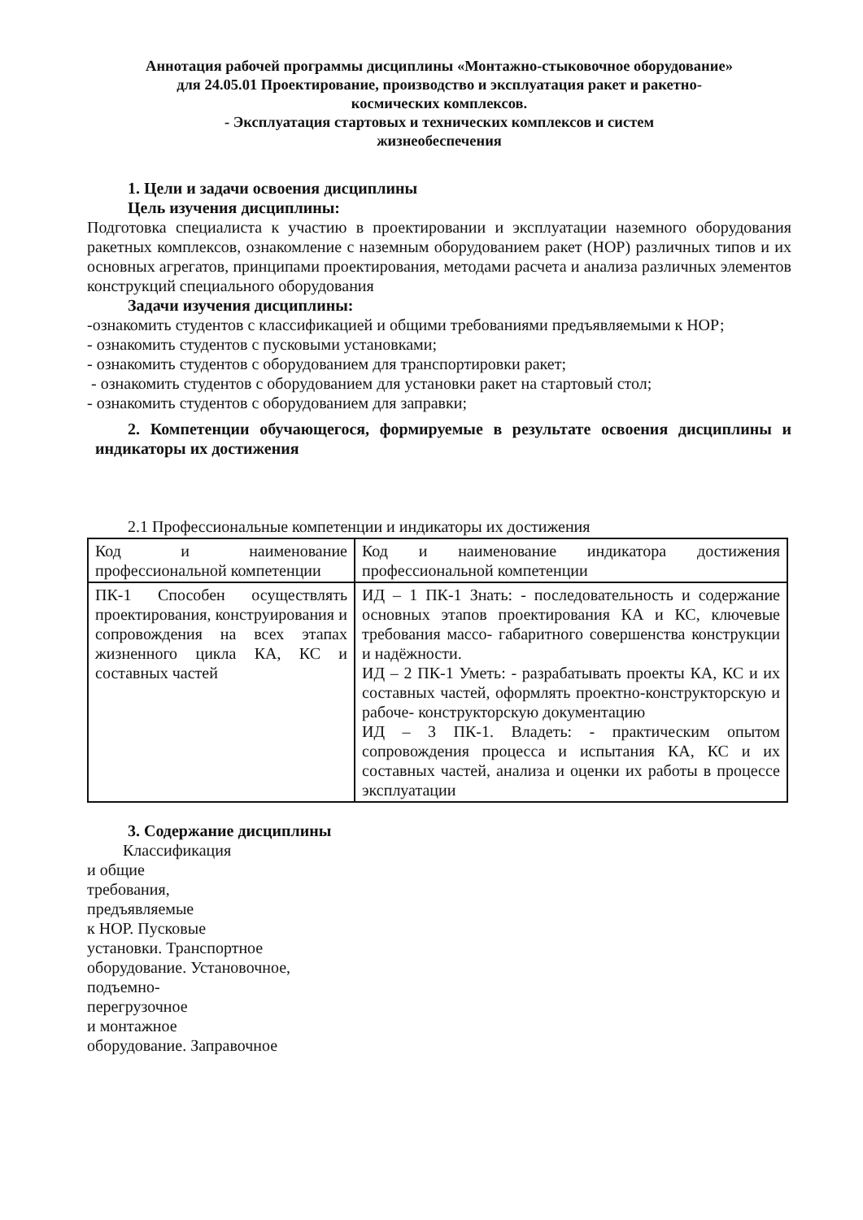Аннотация рабочей программы дисциплины «Монтажно-стыковочное оборудование»
для 24.05.01 Проектирование, производство и эксплуатация ракет и ракетно-
космических комплексов.
- Эксплуатация стартовых и технических комплексов и систем
жизнеобеспечения
1. Цели и задачи освоения дисциплины
Цель изучения дисциплины:
Подготовка специалиста к участию в проектировании и эксплуатации наземного оборудования ракетных комплексов, ознакомление с наземным оборудованием ракет (НОР) различных типов и их основных агрегатов, принципами проектирования, методами расчета и анализа различных элементов конструкций специального оборудования
Задачи изучения дисциплины:
-ознакомить студентов с классификацией и общими требованиями предъявляемыми к НОР;
- ознакомить студентов с пусковыми установками;
- ознакомить студентов с оборудованием для транспортировки ракет;
- ознакомить студентов с оборудованием для установки ракет на стартовый стол;
- ознакомить студентов с оборудованием для заправки;
2. Компетенции обучающегося, формируемые в результате освоения дисциплины и индикаторы их достижения
2.1 Профессиональные компетенции и индикаторы их достижения
| Код и наименование профессиональной компетенции | Код и наименование индикатора достижения профессиональной компетенции |
| ПК-1 Способен осуществлять проектирования, конструирования и сопровождения на всех этапах жизненного цикла КА, КС и составных частей | ИД – 1 ПК-1 Знать: - последовательность и содержание основных этапов проектирования КА и КС, ключевые требования массо- габаритного совершенства конструкции и надёжности. ИД – 2 ПК-1 Уметь: - разрабатывать проекты КА, КС и их составных частей, оформлять проектно-конструкторскую и рабоче- конструкторскую документацию ИД – 3 ПК-1. Владеть: - практическим опытом сопровождения процесса и испытания КА, КС и их составных частей, анализа и оценки их работы в процессе эксплуатации |
3. Содержание дисциплины
Классификация
и общие
требования,
предъявляемые
к НОР. Пусковые
установки. Транспортное
оборудование. Установочное,
подъемно-
перегрузочное
и монтажное
оборудование. Заправочное